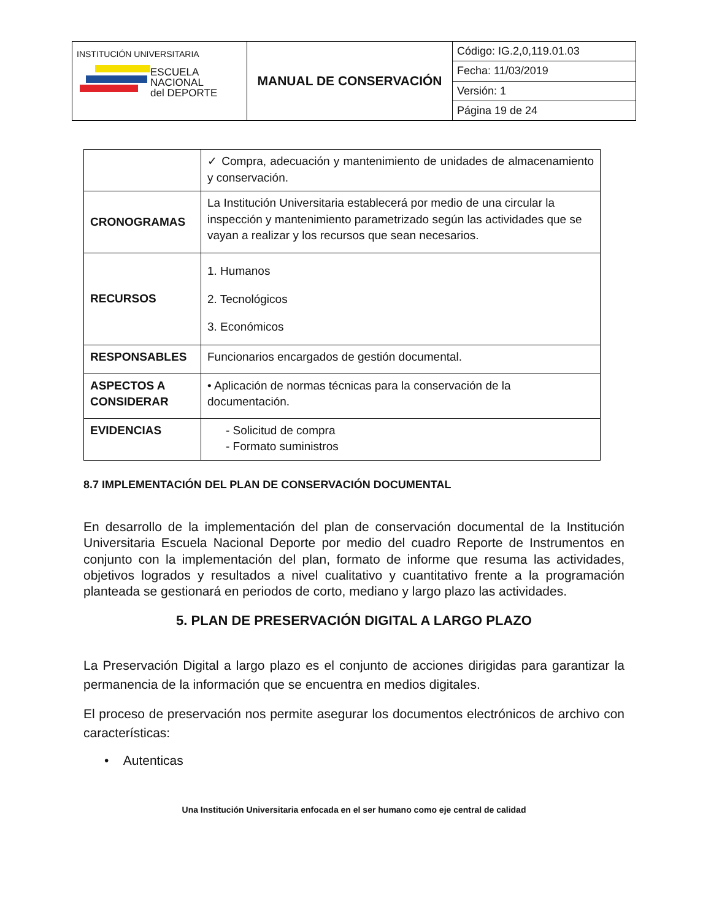| INSTITUCIÓN UNIVERSITARIA ESCUELA NACIONAL del DEPORTE | MANUAL DE CONSERVACIÓN | Código: IG.2,0,119.01.03 |
| | | Fecha: 11/03/2019 |
| | | Versión: 1 |
| | | Página 19 de 24 |
| | ✓ Compra, adecuación y mantenimiento de unidades de almacenamiento y conservación. |
| CRONOGRAMAS | La Institución Universitaria establecerá por medio de una circular la inspección y mantenimiento parametrizado según las actividades que se vayan a realizar y los recursos que sean necesarios. |
| RECURSOS | 1. Humanos 2. Tecnológicos 3. Económicos |
| RESPONSABLES | Funcionarios encargados de gestión documental. |
| ASPECTOS A CONSIDERAR | • Aplicación de normas técnicas para la conservación de la documentación. |
| EVIDENCIAS | - Solicitud de compra - Formato suministros |
8.7 IMPLEMENTACIÓN DEL PLAN DE CONSERVACIÓN DOCUMENTAL
En desarrollo de la implementación del plan de conservación documental de la Institución Universitaria Escuela Nacional Deporte por medio del cuadro Reporte de Instrumentos en conjunto con la implementación del plan, formato de informe que resuma las actividades, objetivos logrados y resultados a nivel cualitativo y cuantitativo frente a la programación planteada se gestionará en periodos de corto, mediano y largo plazo las actividades.
5. PLAN DE PRESERVACIÓN DIGITAL A LARGO PLAZO
La Preservación Digital a largo plazo es el conjunto de acciones dirigidas para garantizar la permanencia de la información que se encuentra en medios digitales.
El proceso de preservación nos permite asegurar los documentos electrónicos de archivo con características:
• Autenticas
Una Institución Universitaria enfocada en el ser humano como eje central de calidad